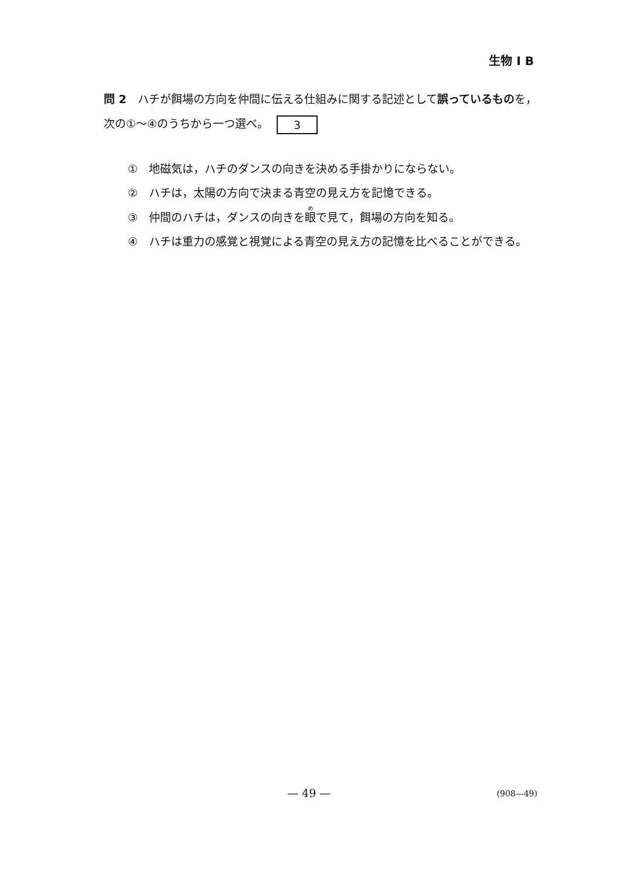生物 I B
問 2　ハチが餌場の方向を仲間に伝える仕組みに関する記述として誤っているものを，次の①〜④のうちから一つ選べ。 3
①　地磁気は，ハチのダンスの向きを決める手掛かりにならない。
②　ハチは，太陽の方向で決まる青空の見え方を記憶できる。
③　仲間のハチは，ダンスの向きを眼で見て，餌場の方向を知る。
④　ハチは重力の感覚と視覚による青空の見え方の記憶を比べることができる。
— 49 — (908—49)